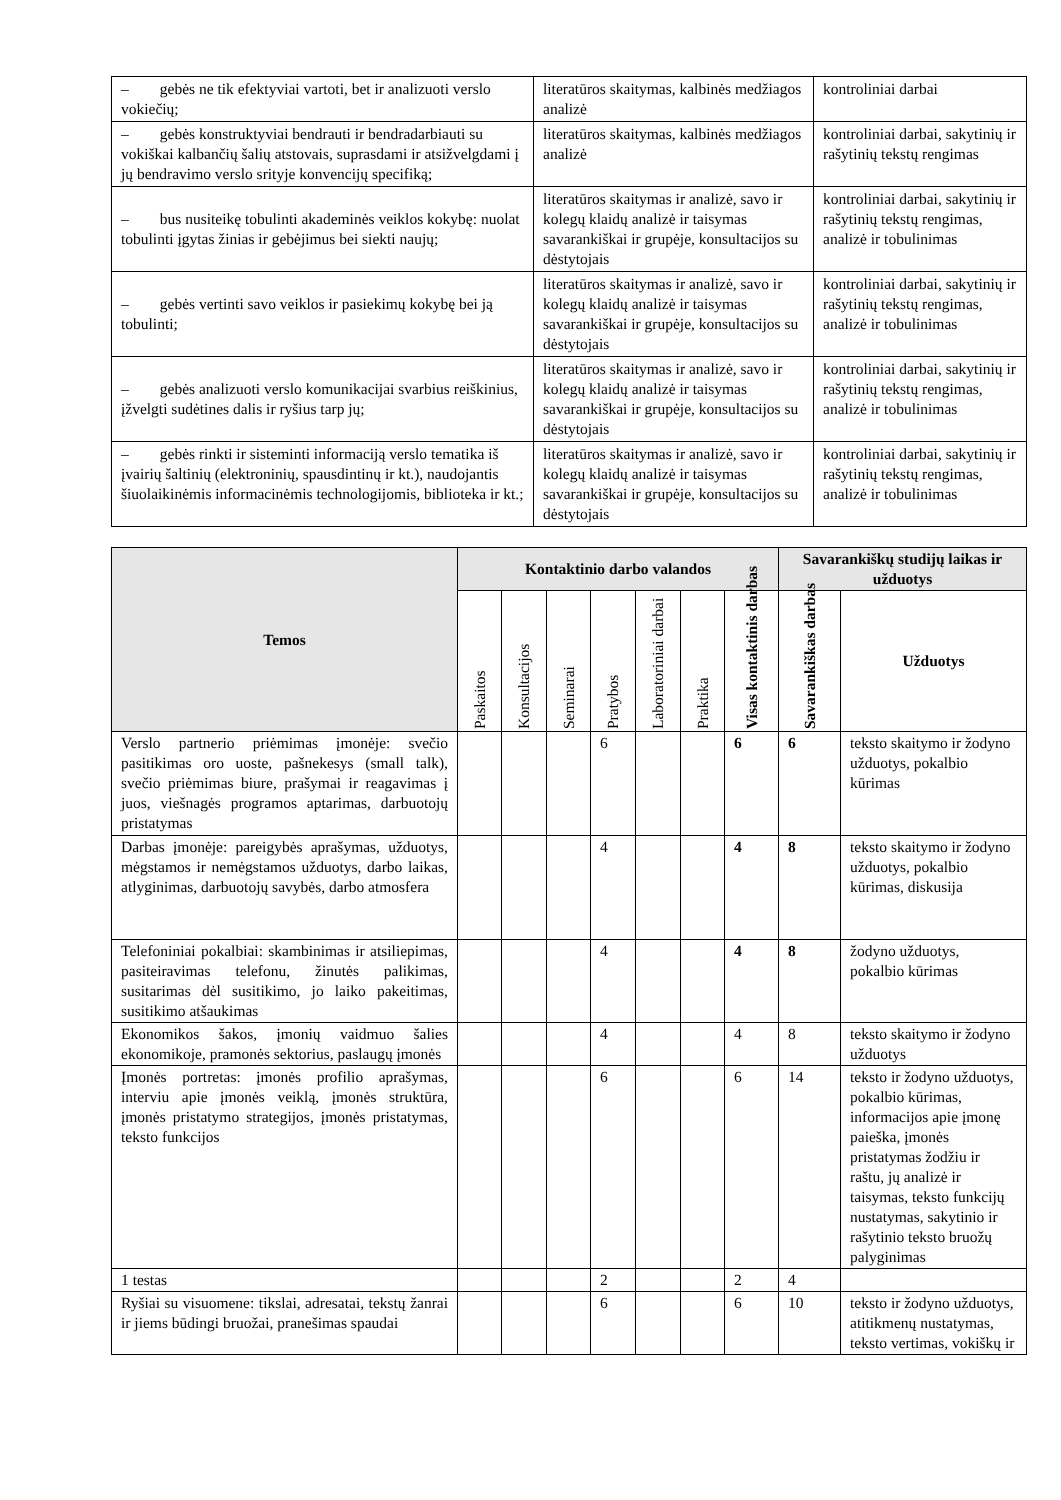| – gebės ne tik efektyviai vartoti, bet ir analizuoti verslo vokiečių; | literatūros skaitymas, kalbinės medžiagos analizė | kontroliniai darbai |
| – gebės konstruktyviai bendrauti ir bendradarbiauti su vokiškai kalbančių šalių atstovais, suprasdami ir atsižvelgdami į jų bendravimo verslo srityje konvencijų specifiką; | literatūros skaitymas, kalbinės medžiagos analizė | kontroliniai darbai, sakytinių ir rašytinių tekstų rengimas |
| – bus nusiteikę tobulinti akademinės veiklos kokybę: nuolat tobulinti įgytas žinias ir gebėjimus bei siekti naujų; | literatūros skaitymas ir analizė, savo ir kolegų klaidų analizė ir taisymas savarankiškai ir grupėje, konsultacijos su dėstytojais | kontroliniai darbai, sakytinių ir rašytinių tekstų rengimas, analizė ir tobulinimas |
| – gebės vertinti savo veiklos ir pasiekimų kokybę bei ją tobulinti; | literatūros skaitymas ir analizė, savo ir kolegų klaidų analizė ir taisymas savarankiškai ir grupėje, konsultacijos su dėstytojais | kontroliniai darbai, sakytinių ir rašytinių tekstų rengimas, analizė ir tobulinimas |
| – gebės analizuoti verslo komunikacijai svarbius reiškinius, įžvelgti sudėtines dalis ir ryšius tarp jų; | literatūros skaitymas ir analizė, savo ir kolegų klaidų analizė ir taisymas savarankiškai ir grupėje, konsultacijos su dėstytojais | kontroliniai darbai, sakytinių ir rašytinių tekstų rengimas, analizė ir tobulinimas |
| – gebės rinkti ir sisteminti informaciją verslo tematika iš įvairių šaltinių (elektroninių, spausdintinų ir kt.), naudojantis šiuolaikinėmis informacinėmis technologijomis, biblioteka ir kt.; | literatūros skaitymas ir analizė, savo ir kolegų klaidų analizė ir taisymas savarankiškai ir grupėje, konsultacijos su dėstytojais | kontroliniai darbai, sakytinių ir rašytinių tekstų rengimas, analizė ir tobulinimas |
| Temos | Kontaktinio darbo valandos | | | | | | | Savarankiškų studijų laikas ir užduotys | |
| --- | --- | --- | --- | --- | --- | --- | --- | --- | --- |
| | Paskaitos | Konsultacijos | Seminarai | Pratybos | Laboratoriniai darbai | Praktika | Visas kontaktinis darbas | Savarankiškas darbas | Užduotys |
| Verslo partnerio priėmimas įmonėje: svečio pasitikimas oro uoste, pašnekesys (small talk), svečio priėmimas biure, prašymai ir reagavimas į juos, viešnagės programos aptarimas, darbuotojų pristatymas | | | | 6 | | | 6 | 6 | teksto skaitymo ir žodyno užduotys, pokalbio kūrimas |
| Darbas įmonėje: pareigybės aprašymas, užduotys, mėgstamos ir nemėgstamos užduotys, darbo laikas, atlyginimas, darbuotojų savybės, darbo atmosfera | | | | 4 | | | 4 | 8 | teksto skaitymo ir žodyno užduotys, pokalbio kūrimas, diskusija |
| Telefoniniai pokalbiai: skambinimas ir atsiliepimas, pasiteiravimas telefonu, žinutės palikimas, susitarimas dėl susitikimo, jo laiko pakeitimas, susitikimo atšaukimas | | | | 4 | | | 4 | 8 | žodyno užduotys, pokalbio kūrimas |
| Ekonomikos šakos, įmonių vaidmuo šalies ekonomikoje, pramonės sektorius, paslaugų įmonės | | | | 4 | | | 4 | 8 | teksto skaitymo ir žodyno užduotys |
| Įmonės portretas: įmonės profilio aprašymas, interviu apie įmonės veiklą, įmonės struktūra, įmonės pristatymo strategijos, įmonės pristatymas, teksto funkcijos | | | | 6 | | | 6 | 14 | teksto ir žodyno užduotys, pokalbio kūrimas, informacijos apie įmonę paieška, įmonės pristatymas žodžiu ir raštu, jų analizė ir taisymas, teksto funkcijų nustatymas, sakytinio ir rašytinio teksto bruožų palyginimas |
| 1 testas | | | | 2 | | | 2 | 4 | |
| Ryšiai su visuomene: tikslai, adresatai, tekstų žanrai ir jiems būdingi bruožai, pranešimas spaudai | | | | 6 | | | 6 | 10 | teksto ir žodyno užduotys, atitikmenų nustatymas, teksto vertimas, vokiškų ir |